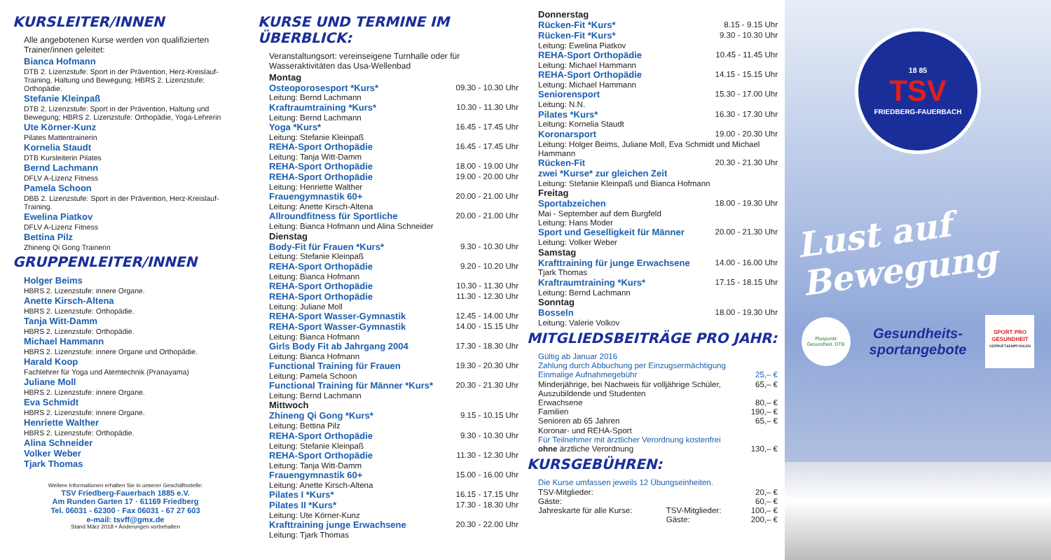KURSLEITER/INNEN
Alle angebotenen Kurse werden von qualifizierten Trainer/innen geleitet:
Bianca Hofmann
DTB 2. Lizenzstufe: Sport in der Prävention, Herz-Kreislauf-Training, Haltung und Bewegung; HBRS 2. Lizenzstufe: Orthopädie.
Stefanie Kleinpaß
DTB 2. Lizenzstufe: Sport in der Prävention, Haltung und Bewegung; HBRS 2. Lizenzstufe: Orthopädie, Yoga-Lehrerin
Ute Körner-Kunz
Pilates Mattentrainerin
Kornelia Staudt
DTB Kursleiterin Pilates
Bernd Lachmann
DFLV A-Lizenz Fitness
Pamela Schoon
DBB 2. Lizenzstufe: Sport in der Prävention, Herz-Kreislauf-Training.
Ewelina Piatkov
DFLV A-Lizenz Fitness
Bettina Pilz
Zhineng Qi Gong Trainerin
GRUPPENLEITER/INNEN
Holger Beims
HBRS 2. Lizenzstufe: innere Organe.
Anette Kirsch-Altena
HBRS 2. Lizenzstufe: Orthopädie.
Tanja Witt-Damm
HBRS 2. Lizenzstufe: Orthopädie.
Michael Hammann
HBRS 2. Lizenzstufe: innere Organe und Orthopädie.
Harald Koop
Fachlehrer für Yoga und Atemtechnik (Pranayama)
Juliane Moll
HBRS 2. Lizenzstufe: innere Organe.
Eva Schmidt
HBRS 2. Lizenzstufe: innere Organe.
Henriette Walther
HBRS 2. Lizenzstufe: Orthopädie.
Alina Schneider
Volker Weber
Tjark Thomas
Weitere Informationen erhalten Sie in unserer Geschäftsstelle:
TSV Friedberg-Fauerbach 1885 e.V.
Am Runden Garten 17 · 61169 Friedberg
Tel. 06031 - 62300 · Fax 06031 - 67 27 603
e-mail: tsvff@gmx.de
Stand März 2018 • Änderungen vorbehalten
KURSE UND TERMINE IM ÜBERBLICK:
Veranstaltungsort: vereinseigene Turnhalle oder für Wasseraktivitäten das Usa-Wellenbad
| Montag | |
| Osteoporosesport *Kurs* | 09.30 - 10.30 Uhr |
| Leitung: Bernd Lachmann | |
| Kraftraumtraining *Kurs* | 10.30 - 11.30 Uhr |
| Leitung: Bernd Lachmann | |
| Yoga *Kurs* | 16.45 - 17.45 Uhr |
| Leitung: Stefanie Kleinpaß | |
| REHA-Sport Orthopädie | 16.45 - 17.45 Uhr |
| Leitung: Tanja Witt-Damm | |
| REHA-Sport Orthopädie | 18.00 - 19.00 Uhr |
| REHA-Sport Orthopädie | 19.00 - 20.00 Uhr |
| Leitung: Henriette Walther | |
| Frauengymnastik 60+ | 20.00 - 21.00 Uhr |
| Leitung: Anette Kirsch-Altena | |
| Allroundfitness für Sportliche | 20.00 - 21.00 Uhr |
| Leitung: Bianca Hofmann und Alina Schneider | |
| Dienstag | |
| Body-Fit für Frauen *Kurs* | 9.30 - 10.30 Uhr |
| Leitung: Stefanie Kleinpaß | |
| REHA-Sport Orthopädie | 9.20 - 10.20 Uhr |
| Leitung: Bianca Hofmann | |
| REHA-Sport Orthopädie | 10.30 - 11.30 Uhr |
| REHA-Sport Orthopädie | 11.30 - 12.30 Uhr |
| Leitung: Juliane Moll | |
| REHA-Sport Wasser-Gymnastik | 12.45 - 14.00 Uhr |
| REHA-Sport Wasser-Gymnastik | 14.00 - 15.15 Uhr |
| Leitung: Bianca Hofmann | |
| Girls Body Fit ab Jahrgang 2004 | 17.30 - 18.30 Uhr |
| Leitung: Bianca Hofmann | |
| Functional Training für Frauen | 19.30 - 20.30 Uhr |
| Leitung: Pamela Schoon | |
| Functional Training für Männer *Kurs* | 20.30 - 21.30 Uhr |
| Leitung: Bernd Lachmann | |
| Mittwoch | |
| Zhineng Qi Gong *Kurs* | 9.15 - 10.15 Uhr |
| Leitung: Bettina Pilz | |
| REHA-Sport Orthopädie | 9.30 - 10.30 Uhr |
| Leitung: Stefanie Kleinpaß | |
| REHA-Sport Orthopädie | 11.30 - 12.30 Uhr |
| Leitung: Tanja Witt-Damm | |
| Frauengymnastik 60+ | 15.00 - 16.00 Uhr |
| Leitung: Anette Kirsch-Altena | |
| Pilates I *Kurs* | 16.15 - 17.15 Uhr |
| Pilates II *Kurs* | 17.30 - 18.30 Uhr |
| Leitung: Ute Körner-Kunz | |
| Krafttraining junge Erwachsene | 20.30 - 22.00 Uhr |
| Leitung: Tjark Thomas | |
| Donnerstag | |
| Rücken-Fit *Kurs* | 8.15 - 9.15 Uhr |
| Rücken-Fit *Kurs* | 9.30 - 10.30 Uhr |
| Leitung: Ewelina Piatkov | |
| REHA-Sport Orthopädie | 10.45 - 11.45 Uhr |
| Leitung: Michael Hammann | |
| REHA-Sport Orthopädie | 14.15 - 15.15 Uhr |
| Leitung: Michael Hammann | |
| Seniorensport | 15.30 - 17.00 Uhr |
| Leitung: N.N. | |
| Pilates *Kurs* | 16.30 - 17.30 Uhr |
| Leitung: Kornelia Staudt | |
| Koronarsport | 19.00 - 20.30 Uhr |
| Leitung: Holger Beims, Juliane Moll, Eva Schmidt und Michael Hammann | |
| Rücken-Fit zwei *Kurse* zur gleichen Zeit | 20.30 - 21.30 Uhr |
| Leitung: Stefanie Kleinpaß und Bianca Hofmann | |
| Freitag | |
| Sportabzeichen | 18.00 - 19.30 Uhr |
| Mai - September auf dem Burgfeld Leitung: Hans Moder | |
| Sport und Geselligkeit für Männer | 20.00 - 21.30 Uhr |
| Leitung: Volker Weber | |
| Samstag | |
| Krafttraining für junge Erwachsene | 14.00 - 16.00 Uhr |
| Tjark Thomas | |
| Kraftraumtraining *Kurs* | 17.15 - 18.15 Uhr |
| Leitung: Bernd Lachmann | |
| Sonntag | |
| Bosseln | 18.00 - 19.30 Uhr |
| Leitung: Valerie Volkov | |
MITGLIEDSBEITRÄGE PRO JAHR:
| Gültig ab Januar 2016 Zahlung durch Abbuchung per Einzugsermächtigung | |
| Einmalige Aufnahmegebühr | 25,– € |
| Minderjährige, bei Nachweis für volljährige Schüler, Auszubildende und Studenten | 65,– € |
| Erwachsene | 80,– € |
| Familien | 190,– € |
| Senioren ab 65 Jahren | 65,– € |
| Koronar- und REHA-Sport Für Teilnehmer mit ärztlicher Verordnung kostenfrei ohne ärztliche Verordnung | 130,– € |
KURSGEBÜHREN:
| Die Kurse umfassen jeweils 12 Übungseinheiten. | | |
| TSV-Mitglieder: | | 20,– € |
| Gäste: | | 60,– € |
| Jahreskarte für alle Kurse: | TSV-Mitglieder: | 100,– € |
| | Gäste: | 200,– € |
18 85
TSV
FRIEDBERG-FAUERBACH
Lust auf
Bewegung
Pluspunkt Gesundheit. DTB
Gesundheits-
sportangebote
SPORT PRO GESUNDHEIT
GEPRÜFT&EMPFOHLEN